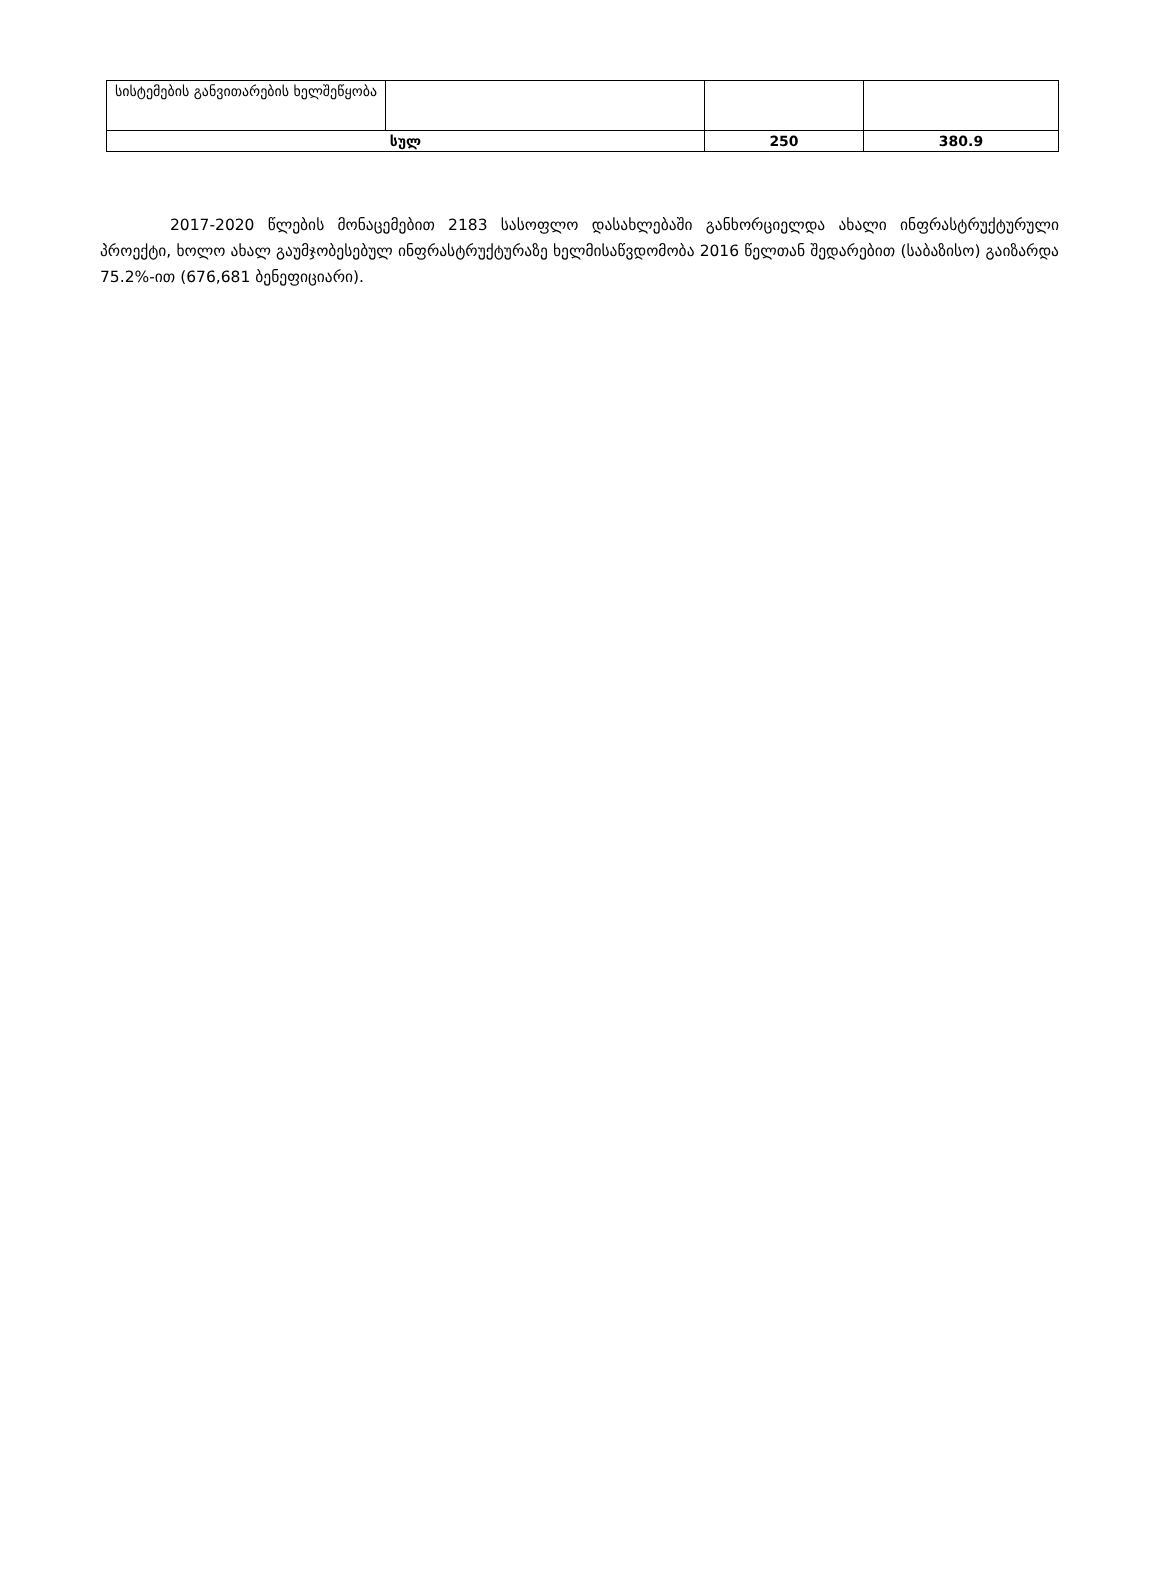| სისტემების განვითარების ხელშეწყობა | | | |
| სულ | | 250 | 380.9 |
2017-2020 წლების მონაცემებით 2183 სასოფლო დასახლებაში განხორციელდა ახალი ინფრასტრუქტურული პროექტი, ხოლო ახალ გაუმჯობესებულ ინფრასტრუქტურაზე ხელმისაწვდომობა 2016 წელთან შედარებით (საბაზისო) გაიზარდა 75.2%-ით (676,681 ბენეფიციარი).